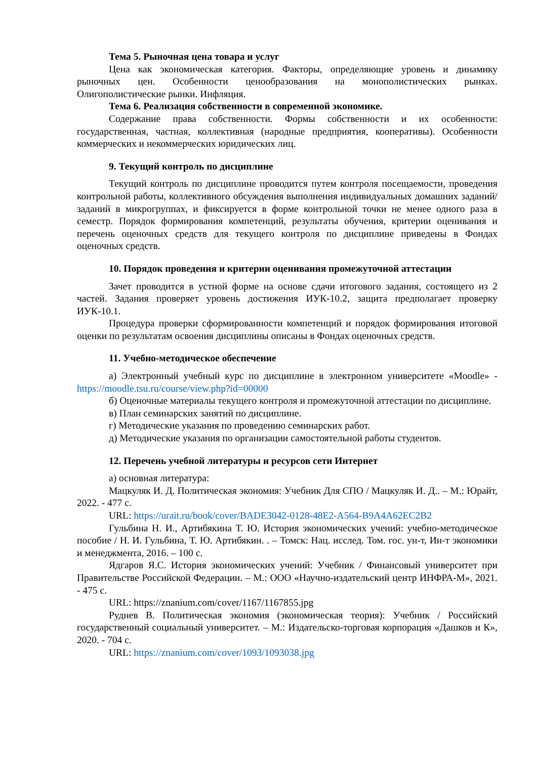Тема 5. Рыночная цена товара и услуг
Цена как экономическая категория. Факторы, определяющие уровень и динамику рыночных цен. Особенности ценообразования на монополистических рынках. Олигополистические рынки. Инфляция.
Тема 6. Реализация собственности в современной экономике.
Содержание права собственности. Формы собственности и их особенности: государственная, частная, коллективная (народные предприятия, кооперативы). Особенности коммерческих и некоммерческих юридических лиц.
9. Текущий контроль по дисциплине
Текущий контроль по дисциплине проводится путем контроля посещаемости, проведения контрольной работы, коллективного обсуждения выполнения индивидуальных домашних заданий/заданий в микрогруппах, и фиксируется в форме контрольной точки не менее одного раза в семестр. Порядок формирования компетенций, результаты обучения, критерии оценивания и перечень оценочных средств для текущего контроля по дисциплине приведены в Фондах оценочных средств.
10. Порядок проведения и критерии оценивания промежуточной аттестации
Зачет проводится в устной форме на основе сдачи итогового задания, состоящего из 2 частей. Задания проверяет уровень достижения ИУК-10.2, защита предполагает проверку ИУК-10.1.
Процедура проверки сформированности компетенций и порядок формирования итоговой оценки по результатам освоения дисциплины описаны в Фондах оценочных средств.
11. Учебно-методическое обеспечение
а) Электронный учебный курс по дисциплине в электронном университете «Moodle» - https://moodle.tsu.ru/course/view.php?id=00000
б) Оценочные материалы текущего контроля и промежуточной аттестации по дисциплине.
в) План семинарских занятий по дисциплине.
г) Методические указания по проведению семинарских работ.
д) Методические указания по организации самостоятельной работы студентов.
12. Перечень учебной литературы и ресурсов сети Интернет
а) основная литература:
Мацкуляк И. Д. Политическая экономия: Учебник Для СПО / Мацкуляк И. Д.. – М.: Юрайт, 2022. - 477 с.
URL: https://urait.ru/book/cover/BADE3042-0128-48E2-A564-B9A4A62EC2B2
Гульбина Н. И., Артибякина Т. Ю. История экономических учений: учебно-методическое пособие / Н. И. Гульбина, Т. Ю. Артибякин. . – Томск: Нац. исслед. Том. гос. ун-т, Ин-т экономики и менеджмента, 2016. – 100 с.
Ядгаров Я.С. История экономических учений: Учебник / Финансовый университет при Правительстве Российской Федерации. – М.: ООО «Научно-издательский центр ИНФРА-М», 2021. - 475 с.
URL: https://znanium.com/cover/1167/1167855.jpg
Руднев В. Политическая экономия (экономическая теория): Учебник / Российский государственный социальный университет. – М.: Издательско-торговая корпорация «Дашков и К», 2020. - 704 с.
URL: https://znanium.com/cover/1093/1093038.jpg